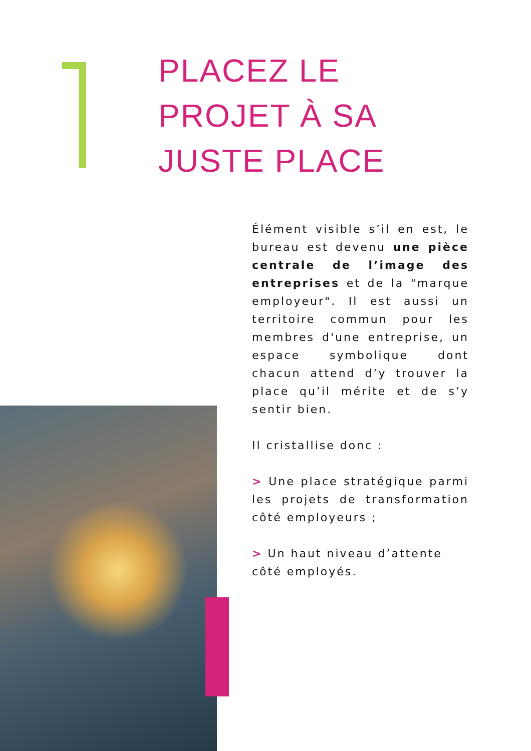PLACEZ LE
PROJET À SA
JUSTE PLACE
Élément visible s’il en est, le bureau est devenu une pièce centrale de l’image des entreprises et de la "marque employeur". Il est aussi un territoire commun pour les membres d'une entreprise, un espace symbolique dont chacun attend d’y trouver la place qu’il mérite et de s’y sentir bien.
Il cristallise donc :
> Une place stratégique parmi les projets de transformation côté employeurs ;
> Un haut niveau d’attente côté employés.